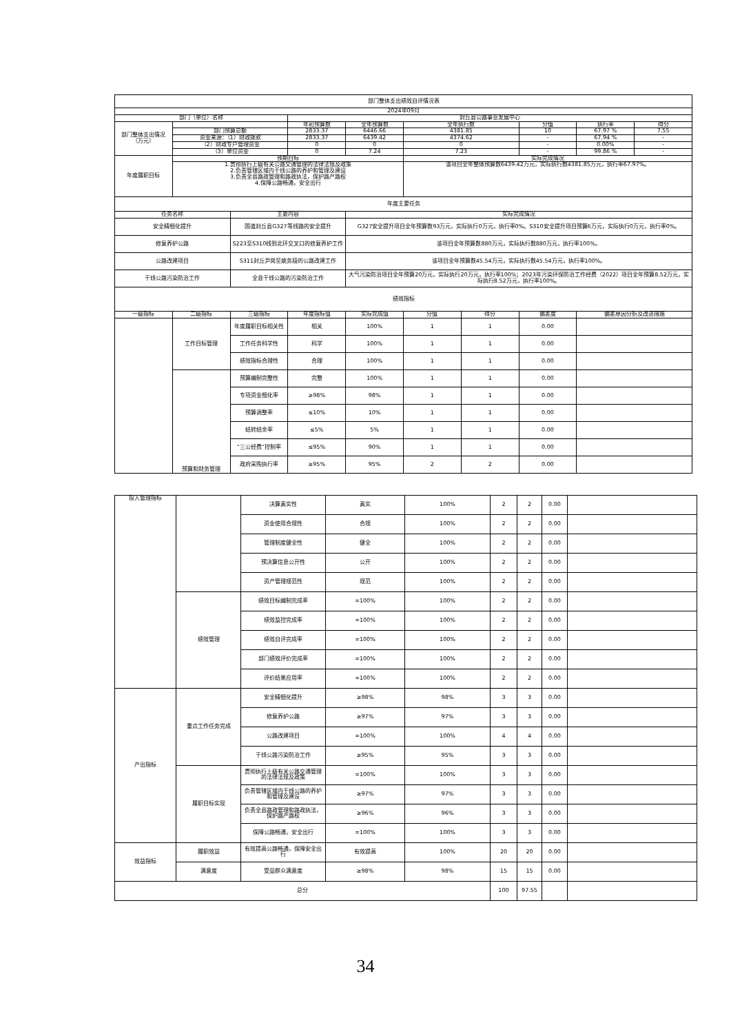| 部门整体支出绩效自评情况表 | | | | | | | | | |
| 2024年09月 | | | | | | | | | |
| 部门（单位）名称 | | | 封丘县公路事业发展中心 | | | | | | |
| 部门整体支出情况（万元） | | | 年初预算数 | 全年预算数 | 全年执行数 | | 分值 | 执行率 | 得分 |
| | 部门预算总额 | | 2833.37 | 6446.66 | 4381.85 | | 10 | 67.97 % | 7.55 |
| | 资金来源：（1）财政拨款 | | 2833.37 | 6439.42 | 4374.62 | | - | 67.94 % | - |
| | （2）财政专户管理资金 | | 0 | 0 | 0 | | - | 0.00% | - |
| | （3）单位资金 | | 0 | 7.24 | 7.23 | | - | 99.86 % | - |
| 年度履职目标 | 预期目标 | | | | 实际完成情况 | | | | |
| | 1.贯彻执行上级有关公路交通管理的法律法规及政策 2.负责管辖区域内干线公路的养护和管理及建设 3.负责全县路政管理和路政执法，保护路产路权 4.保障公路畅通，安全出行 | | | | 该项目全年整体预算数6439.42万元，实际执行数4381.85万元，执行率67.97%。 | | | | |
| 年度主要任务 | | | | | | | | | |
| 任务名称 | | 主要内容 | | 实际完成情况 | | | | | |
| 安全精细化提升 | | 国道封丘县G327等线路的安全提升 | | G327安全提升项目全年预算数93万元，实际执行0万元，执行率0%。S310安全提升项目预算6万元，实际执行0万元，执行率0%。 | | | | | |
| 修复养护公路 | | S223至S310线到北环交叉口的修复养护工作 | | 该项目全年预算数880万元，实际执行数880万元，执行率100%。 | | | | | |
| 公路改建项目 | | S311封丘尹岗至姚务段的公路改建工作 | | 该项目全年预算数45.54万元，实际执行数45.54万元，执行率100%。 | | | | | |
| 干线公路污染防治工作 | | 全县干线公路的污染防治工作 | | 大气污染防治项目全年预算20万元，实际执行20万元，执行率100%；2023年污染环保防治工作经费（2022）项目全年预算8.52万元，实际执行8.52万元，执行率100%。 | | | | | |
| 绩效指标 | | | | | | | | | |
| 一级指标 | 二级指标 | 三级指标 | 年度指标值 | 实际完成值 | 分值 | 得分 | 偏差度 | 偏差原因分析及改进措施 | |
| | 工作目标管理 | 年度履职目标相关性 | 相关 | 100% | 1 | 1 | 0.00 | | |
| | | 工作任务科学性 | 科学 | 100% | 1 | 1 | 0.00 | | |
| | | 绩效指标合理性 | 合理 | 100% | 1 | 1 | 0.00 | | |
| | 预算和财务管理 | 预算编制完整性 | 完整 | 100% | 1 | 1 | 0.00 | | |
| | | 专项资金细化率 | ≥98% | 98% | 1 | 1 | 0.00 | | |
| | | 预算调整率 | ≤10% | 10% | 1 | 1 | 0.00 | | |
| | | 结转结余率 | ≤5% | 5% | 1 | 1 | 0.00 | | |
| | | “三公经费”控制率 | ≤95% | 90% | 1 | 1 | 0.00 | | |
| | | 政府采购执行率 | ≥95% | 95% | 2 | 2 | 0.00 | | |
| 投入管理指标 | | 决算真实性 | 真实 | 100% | 2 | 2 | 0.00 | |
| | | 资金使用合规性 | 合规 | 100% | 2 | 2 | 0.00 | |
| | | 管理制度健全性 | 健全 | 100% | 2 | 2 | 0.00 | |
| | | 预决算信息公开性 | 公开 | 100% | 2 | 2 | 0.00 | |
| | | 资产管理规范性 | 规范 | 100% | 2 | 2 | 0.00 | |
| | 绩效管理 | 绩效目标编制完成率 | =100% | 100% | 2 | 2 | 0.00 | |
| | | 绩效监控完成率 | =100% | 100% | 2 | 2 | 0.00 | |
| | | 绩效自评完成率 | =100% | 100% | 2 | 2 | 0.00 | |
| | | 部门绩效评价完成率 | =100% | 100% | 2 | 2 | 0.00 | |
| | | 评价结果应用率 | =100% | 100% | 2 | 2 | 0.00 | |
| 产出指标 | 重点工作任务完成 | 安全精细化提升 | ≥98% | 98% | 3 | 3 | 0.00 | |
| | | 修复养护公路 | ≥97% | 97% | 3 | 3 | 0.00 | |
| | | 公路改建项目 | =100% | 100% | 4 | 4 | 0.00 | |
| | | 干线公路污染防治工作 | ≥95% | 95% | 3 | 3 | 0.00 | |
| | 履职目标实现 | 贯彻执行上级有关公路交通管理的法律法规及政策 | =100% | 100% | 3 | 3 | 0.00 | |
| | | 负责管辖区域内干线公路的养护和管理及建设 | ≥97% | 97% | 3 | 3 | 0.00 | |
| | | 负责全县路政管理和路政执法，保护路产路权 | ≥96% | 96% | 3 | 3 | 0.00 | |
| | | 保障公路畅通，安全出行 | =100% | 100% | 3 | 3 | 0.00 | |
| 效益指标 | 履职效益 | 有效提高公路畅通，保障安全出行 | 有效提高 | 100% | 20 | 20 | 0.00 | |
| | 满意度 | 受益群众满意度 | ≥98% | 98% | 15 | 15 | 0.00 | |
| 总分 | | | | | 100 | 97.55 | | |
34